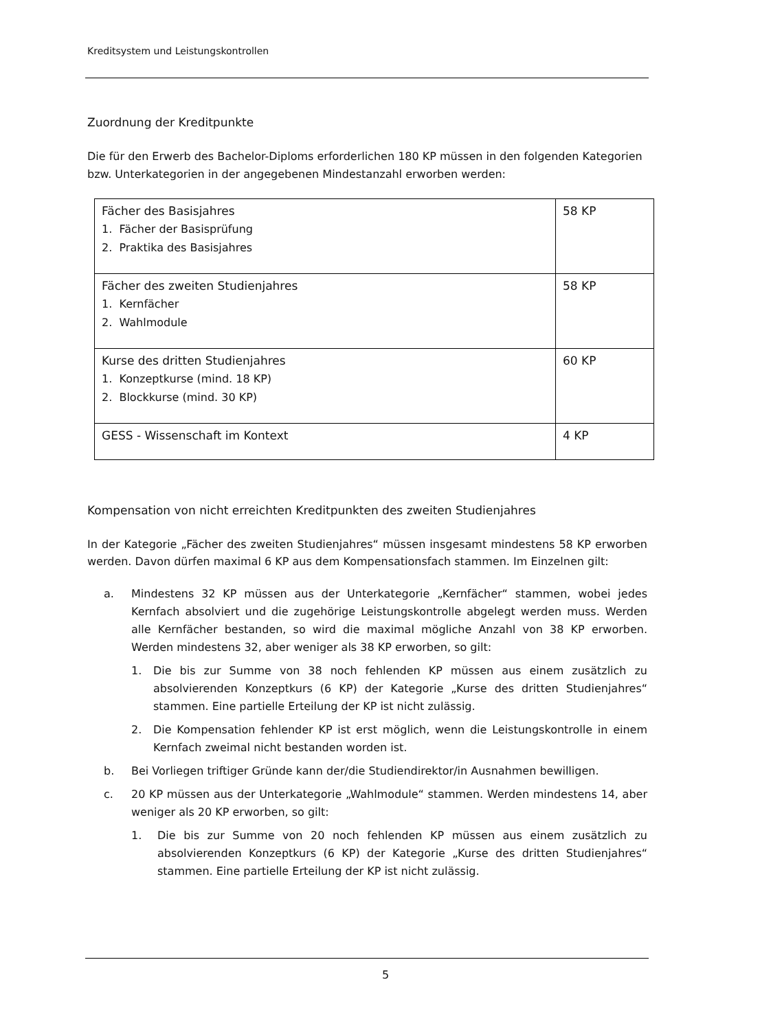Kreditsystem und Leistungskontrollen
Zuordnung der Kreditpunkte
Die für den Erwerb des Bachelor-Diploms erforderlichen 180 KP müssen in den folgenden Kategorien bzw. Unterkategorien in der angegebenen Mindestanzahl erworben werden:
| Fächer des Basisjahres 1. Fächer der Basisprüfung 2. Praktika des Basisjahres | 58 KP |
| Fächer des zweiten Studienjahres 1. Kernfächer 2. Wahlmodule | 58 KP |
| Kurse des dritten Studienjahres 1. Konzeptkurse (mind. 18 KP) 2. Blockkurse (mind. 30 KP) | 60 KP |
| GESS - Wissenschaft im Kontext | 4 KP |
Kompensation von nicht erreichten Kreditpunkten des zweiten Studienjahres
In der Kategorie „Fächer des zweiten Studienjahres“ müssen insgesamt mindestens 58 KP erworben werden. Davon dürfen maximal 6 KP aus dem Kompensationsfach stammen. Im Einzelnen gilt:
a. Mindestens 32 KP müssen aus der Unterkategorie „Kernfächer“ stammen, wobei jedes Kernfach absolviert und die zugehörige Leistungskontrolle abgelegt werden muss. Werden alle Kernfächer bestanden, so wird die maximal mögliche Anzahl von 38 KP erworben. Werden mindestens 32, aber weniger als 38 KP erworben, so gilt:
1. Die bis zur Summe von 38 noch fehlenden KP müssen aus einem zusätzlich zu absolvierenden Konzeptkurs (6 KP) der Kategorie „Kurse des dritten Studienjahres“ stammen. Eine partielle Erteilung der KP ist nicht zulässig.
2. Die Kompensation fehlender KP ist erst möglich, wenn die Leistungskontrolle in einem Kernfach zweimal nicht bestanden worden ist.
b. Bei Vorliegen triftiger Gründe kann der/die Studiendirektor/in Ausnahmen bewilligen.
c. 20 KP müssen aus der Unterkategorie „Wahlmodule“ stammen. Werden mindestens 14, aber weniger als 20 KP erworben, so gilt:
1. Die bis zur Summe von 20 noch fehlenden KP müssen aus einem zusätzlich zu absolvierenden Konzeptkurs (6 KP) der Kategorie „Kurse des dritten Studienjahres“ stammen. Eine partielle Erteilung der KP ist nicht zulässig.
5